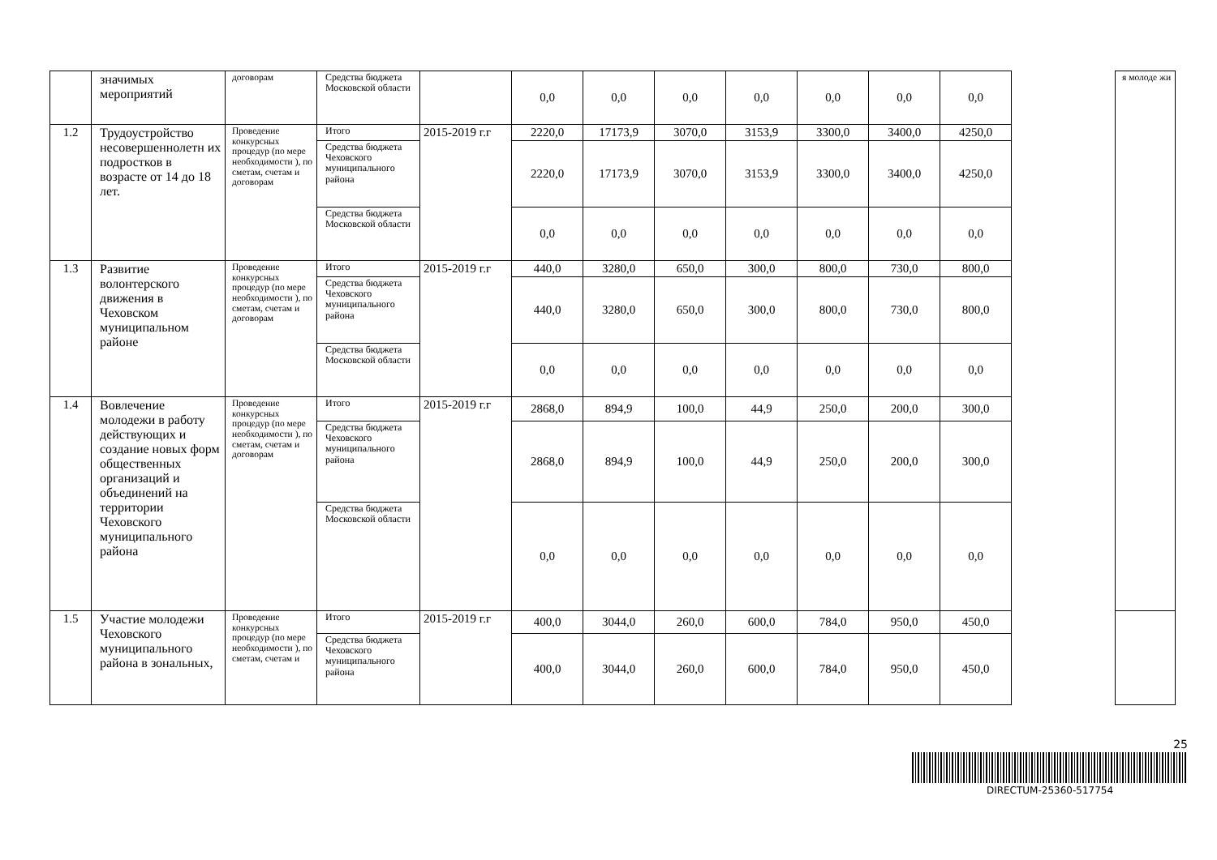| | значимых мероприятий | договорам | Средства бюджета Московской области | | 0,0 | 0,0 | 0,0 | 0,0 | 0,0 | 0,0 | 0,0 | | я молоде жи |
| 1.2 | Трудоустройство несовершеннолетн их подростков в возрасте от 14 до 18 лет. | Проведение конкурсных процедур (по мере необходимости ), по сметам, счетам и договорам | Итого | 2015-2019 г.г | 2220,0 | 17173,9 | 3070,0 | 3153,9 | 3300,0 | 3400,0 | 4250,0 | | |
| | | | Средства бюджета Чеховского муниципального района | | 2220,0 | 17173,9 | 3070,0 | 3153,9 | 3300,0 | 3400,0 | 4250,0 | | |
| | | | Средства бюджета Московской области | | 0,0 | 0,0 | 0,0 | 0,0 | 0,0 | 0,0 | 0,0 | | |
| 1.3 | Развитие волонтерского движения в Чеховском муниципальном районе | Проведение конкурсных процедур (по мере необходимости ), по сметам, счетам и договорам | Итого | 2015-2019 г.г | 440,0 | 3280,0 | 650,0 | 300,0 | 800,0 | 730,0 | 800,0 | | |
| | | | Средства бюджета Чеховского муниципального района | | 440,0 | 3280,0 | 650,0 | 300,0 | 800,0 | 730,0 | 800,0 | | |
| | | | Средства бюджета Московской области | | 0,0 | 0,0 | 0,0 | 0,0 | 0,0 | 0,0 | 0,0 | | |
| 1.4 | Вовлечение молодежи в работу действующих и создание новых форм общественных организаций и объединений на территории Чеховского муниципального района | Проведение конкурсных процедур (по мере необходимости ), по сметам, счетам и договорам | Итого | 2015-2019 г.г | 2868,0 | 894,9 | 100,0 | 44,9 | 250,0 | 200,0 | 300,0 | | |
| | | | Средства бюджета Чеховского муниципального района | | 2868,0 | 894,9 | 100,0 | 44,9 | 250,0 | 200,0 | 300,0 | | |
| | | | Средства бюджета Московской области | | 0,0 | 0,0 | 0,0 | 0,0 | 0,0 | 0,0 | 0,0 | | |
| 1.5 | Участие молодежи Чеховского муниципального района в зональных, | Проведение конкурсных процедур (по мере необходимости ), по сметам, счетам и | Итого | 2015-2019 г.г | 400,0 | 3044,0 | 260,0 | 600,0 | 784,0 | 950,0 | 450,0 | | |
| | | | Средства бюджета Чеховского муниципального района | | 400,0 | 3044,0 | 260,0 | 600,0 | 784,0 | 950,0 | 450,0 | | |
25
DIRECTUM-25360-517754